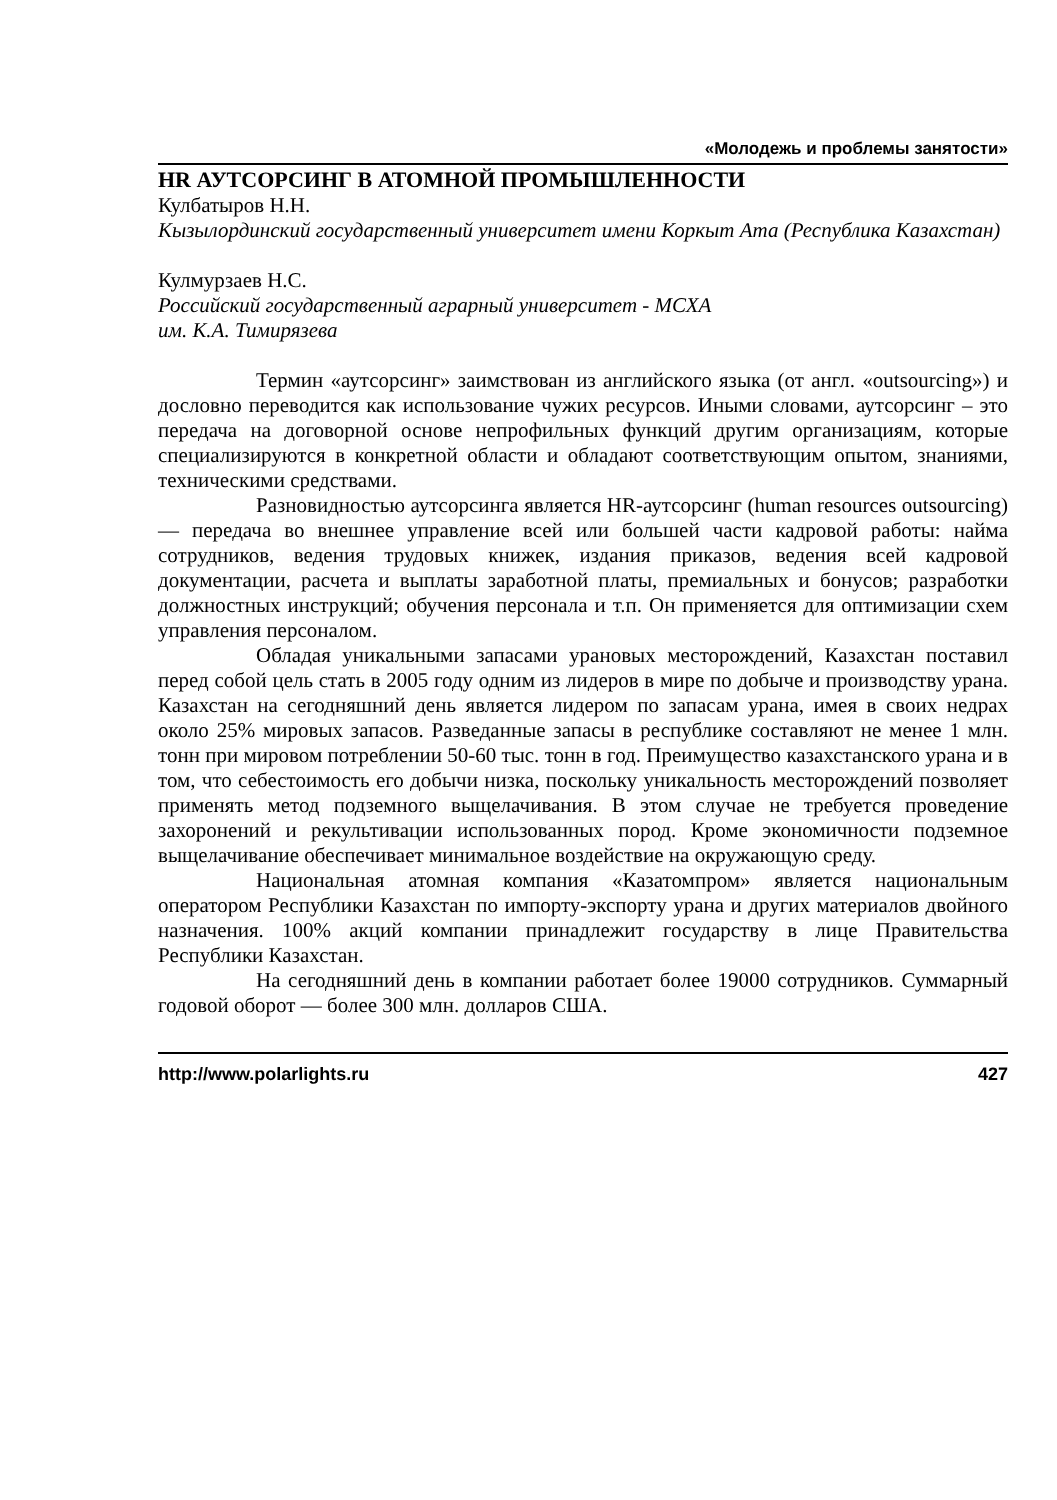«Молодежь и проблемы занятости»
HR АУТСОРСИНГ В АТОМНОЙ ПРОМЫШЛЕННОСТИ
Кулбатыров Н.Н.
Кызылординский государственный университет имени Коркыт Ата (Республика Казахстан)
Кулмурзаев Н.С.
Российский государственный аграрный университет - МСХА
им. К.А. Тимирязева
Термин «аутсорсинг» заимствован из английского языка (от англ. «outsourcing») и дословно переводится как использование чужих ресурсов. Иными словами, аутсорсинг – это передача на договорной основе непрофильных функций другим организациям, которые специализируются в конкретной области и обладают соответствующим опытом, знаниями, техническими средствами.
Разновидностью аутсорсинга является HR-аутсорсинг (human resources outsourcing) — передача во внешнее управление всей или большей части кадровой работы: найма сотрудников, ведения трудовых книжек, издания приказов, ведения всей кадровой документации, расчета и выплаты заработной платы, премиальных и бонусов; разработки должностных инструкций; обучения персонала и т.п. Он применяется для оптимизации схем управления персоналом.
Обладая уникальными запасами урановых месторождений, Казахстан поставил перед собой цель стать в 2005 году одним из лидеров в мире по добыче и производству урана. Казахстан на сегодняшний день является лидером по запасам урана, имея в своих недрах около 25% мировых запасов. Разведанные запасы в республике составляют не менее 1 млн. тонн при мировом потреблении 50-60 тыс. тонн в год. Преимущество казахстанского урана и в том, что себестоимость его добычи низка, поскольку уникальность месторождений позволяет применять метод подземного выщелачивания. В этом случае не требуется проведение захоронений и рекультивации использованных пород. Кроме экономичности подземное выщелачивание обеспечивает минимальное воздействие на окружающую среду.
Национальная атомная компания «Казатомпром» является национальным оператором Республики Казахстан по импорту-экспорту урана и других материалов двойного назначения. 100% акций компании принадлежит государству в лице Правительства Республики Казахстан.
На сегодняшний день в компании работает более 19000 сотрудников. Суммарный годовой оборот — более 300 млн. долларов США.
http://www.polarlights.ru 427